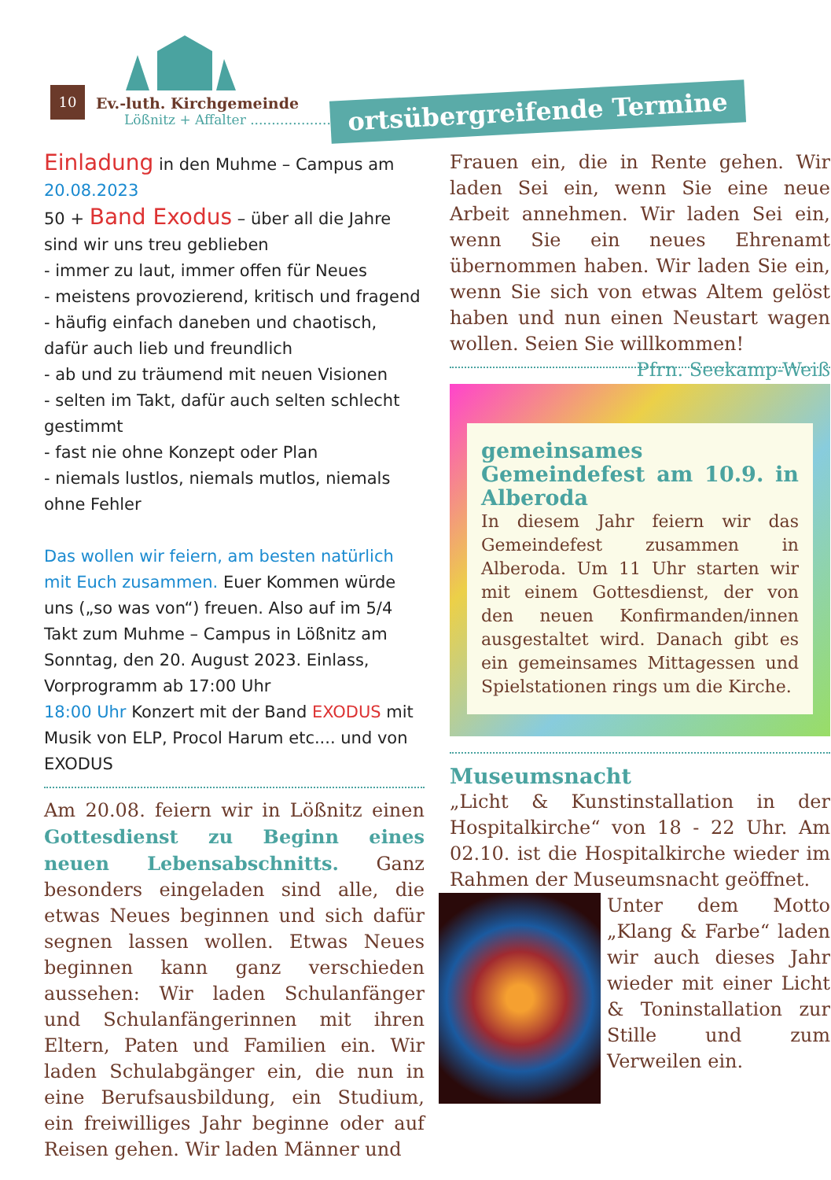10
Ev.-luth. Kirchgemeinde
Lößnitz + Affalter ..........................
ortsübergreifende Termine
Einladung in den Muhme – Campus am 20.08.2023
50 + Band Exodus – über all die Jahre sind wir uns treu geblieben
- immer zu laut, immer offen für Neues
- meistens provozierend, kritisch und fragend
- häufig einfach daneben und chaotisch, dafür auch lieb und freundlich
- ab und zu träumend mit neuen Visionen
- selten im Takt, dafür auch selten schlecht gestimmt
- fast nie ohne Konzept oder Plan
- niemals lustlos, niemals mutlos, niemals ohne Fehler
Das wollen wir feiern, am besten natürlich mit Euch zusammen. Euer Kommen würde uns („so was von“) freuen. Also auf im 5/4 Takt zum Muhme – Campus in Lößnitz am Sonntag, den 20. August 2023. Einlass, Vorprogramm ab 17:00 Uhr
18:00 Uhr Konzert mit der Band EXODUS mit Musik von ELP, Procol Harum etc.... und von EXODUS
Am 20.08. feiern wir in Lößnitz einen Gottesdienst zu Beginn eines neuen Lebensabschnitts. Ganz besonders eingeladen sind alle, die etwas Neues beginnen und sich dafür segnen lassen wollen. Etwas Neues beginnen kann ganz verschieden aussehen: Wir laden Schulanfänger und Schulanfängerinnen mit ihren Eltern, Paten und Familien ein. Wir laden Schulabgänger ein, die nun in eine Berufsausbildung, ein Studium, ein freiwilliges Jahr beginne oder auf Reisen gehen. Wir laden Männer und
Frauen ein, die in Rente gehen. Wir laden Sei ein, wenn Sie eine neue Arbeit annehmen. Wir laden Sei ein, wenn Sie ein neues Ehrenamt übernommen haben. Wir laden Sie ein, wenn Sie sich von etwas Altem gelöst haben und nun einen Neustart wagen wollen. Seien Sie willkommen! Pfrn. Seekamp-Weiß
gemeinsames Gemeindefest am 10.9. in Alberoda
In diesem Jahr feiern wir das Gemeindefest zusammen in Alberoda. Um 11 Uhr starten wir mit einem Gottesdienst, der von den neuen Konfirmanden/innen ausgestaltet wird. Danach gibt es ein gemeinsames Mittagessen und Spielstationen rings um die Kirche.
Museumsnacht
„Licht & Kunstinstallation in der Hospitalkirche“ von 18 - 22 Uhr. Am 02.10. ist die Hospitalkirche wieder im Rahmen der Museumsnacht geöffnet.
Unter dem Motto „Klang & Farbe“ laden wir auch dieses Jahr wieder mit einer Licht & Toninstallation zur Stille und zum Verweilen ein.